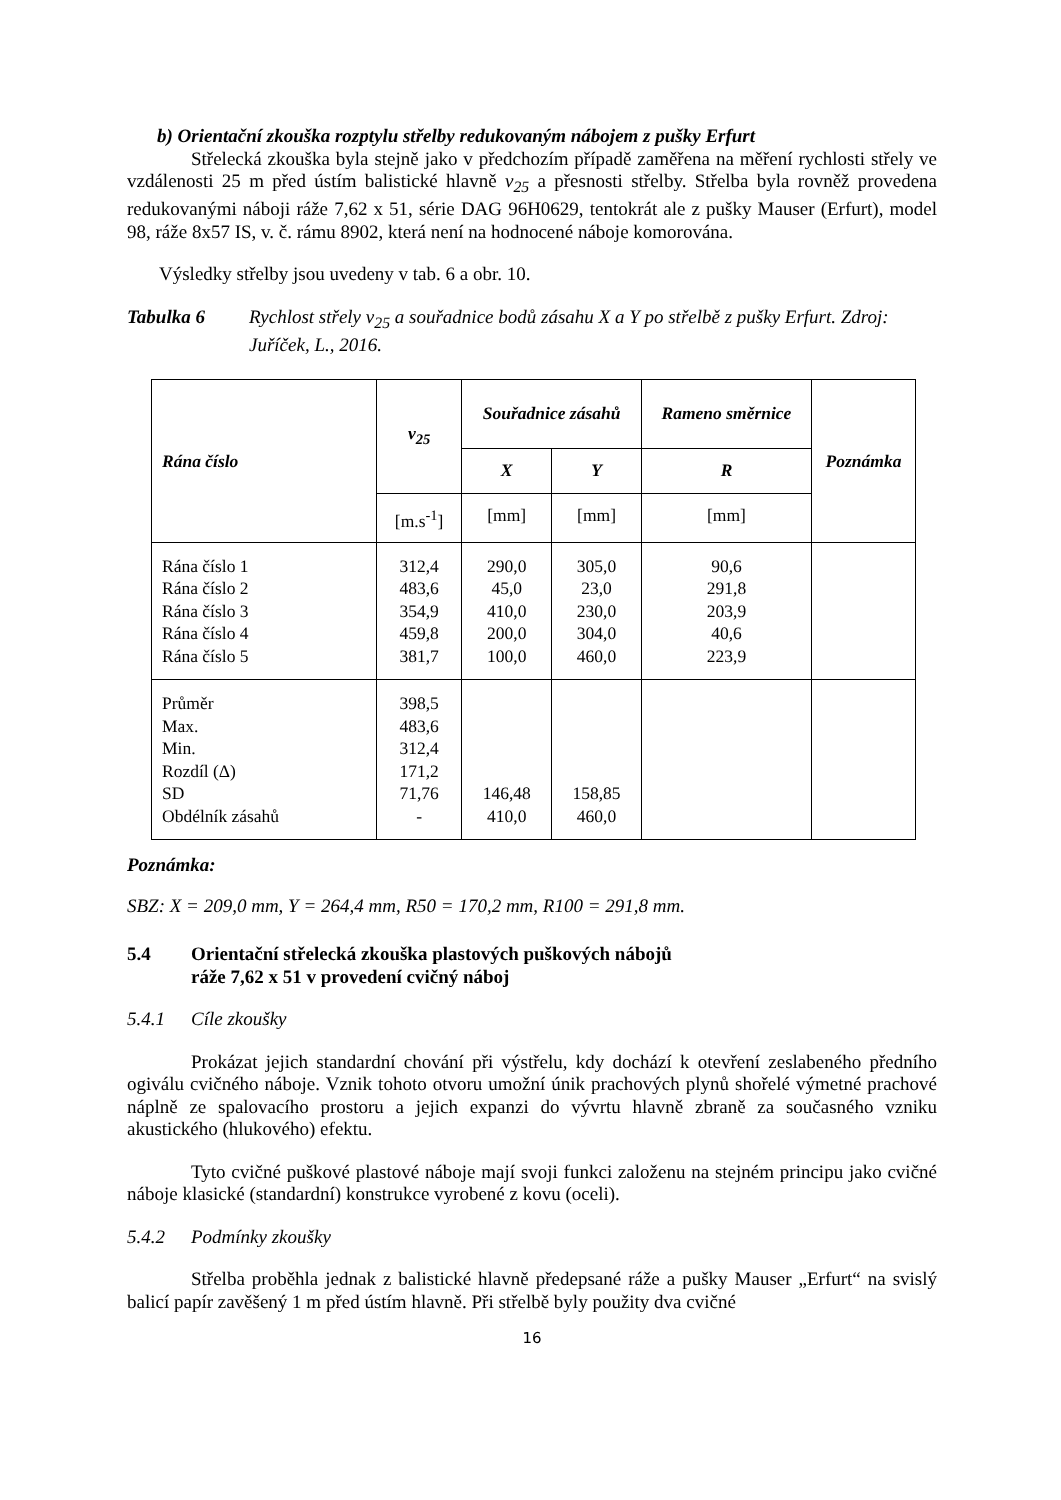b) Orientační zkouška rozptylu střelby redukovaným nábojem z pušky Erfurt
Střelecká zkouška byla stejně jako v předchozím případě zaměřena na měření rychlosti střely ve vzdálenosti 25 m před ústím balistické hlavně v<sub>25</sub> a přesnosti střelby. Střelba byla rovněž provedena redukovanými náboji ráže 7,62 x 51, série DAG 96H0629, tentokrát ale z pušky Mauser (Erfurt), model 98, ráže 8x57 IS, v. č. rámu 8902, která není na hodnocené náboje komorována.
Výsledky střelby jsou uvedeny v tab. 6 a obr. 10.
Tabulka 6 Rychlost střely v<sub>25</sub> a souřadnice bodů zásahu X a Y po střelbě z pušky Erfurt. Zdroj: Juříček, L., 2016.
| Rána číslo | v<sub>25</sub> | Souřadnice zásahů | | Rameno směrnice | Poznámka |
| --- | --- | --- | --- | --- | --- |
| | | X | Y | R | |
| | [m.s<sup>-1</sup>] | [mm] | [mm] | [mm] | |
| Rána číslo 1 Rána číslo 2 Rána číslo 3 Rána číslo 4 Rána číslo 5 | 312,4 483,6 354,9 459,8 381,7 | 290,0 45,0 410,0 200,0 100,0 | 305,0 23,0 230,0 304,0 460,0 | 90,6 291,8 203,9 40,6 223,9 | |
| Průměr Max. Min. Rozdíl (Δ) SD Obdélník zásahů | 398,5 483,6 312,4 171,2 71,76 - | 146,48 410,0 | 158,85 460,0 | | |
Poznámka:
SBZ: X = 209,0 mm, Y = 264,4 mm, R50 = 170,2 mm, R100 = 291,8 mm.
5.4 Orientační střelecká zkouška plastových puškových nábojů
ráže 7,62 x 51 v provedení cvičný náboj
5.4.1 Cíle zkoušky
Prokázat jejich standardní chování při výstřelu, kdy dochází k otevření zeslabeného předního ogiválu cvičného náboje. Vznik tohoto otvoru umožní únik prachových plynů shořelé výmetné prachové náplně ze spalovacího prostoru a jejich expanzi do vývrtu hlavně zbraně za současného vzniku akustického (hlukového) efektu.
Tyto cvičné puškové plastové náboje mají svoji funkci založenu na stejném principu jako cvičné náboje klasické (standardní) konstrukce vyrobené z kovu (oceli).
5.4.2 Podmínky zkoušky
Střelba proběhla jednak z balistické hlavně předepsané ráže a pušky Mauser „Erfurt“ na svislý balicí papír zavěšený 1 m před ústím hlavně. Při střelbě byly použity dva cvičné
16